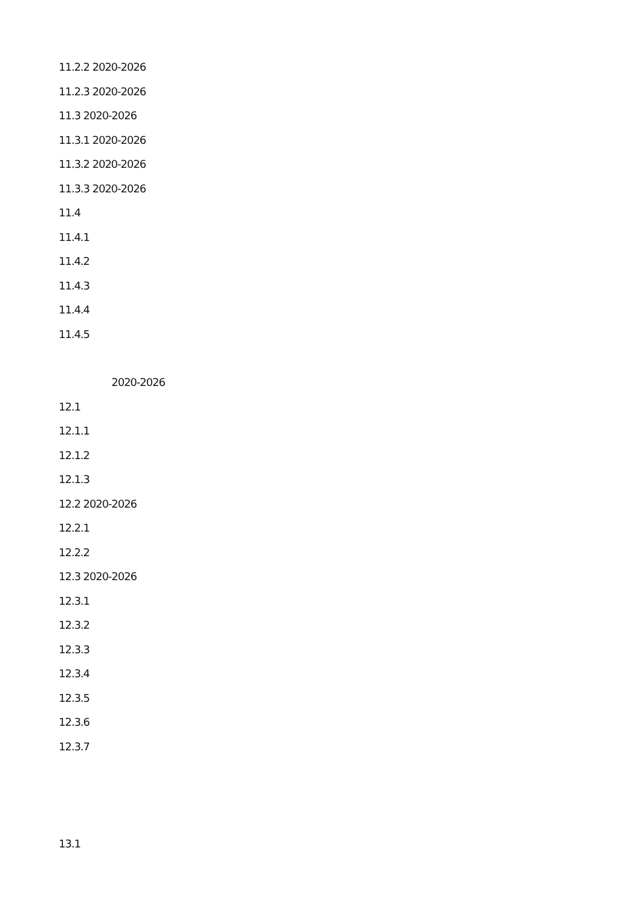11.2.2 2020-2026
11.2.3 2020-2026
11.3 2020-2026
11.3.1 2020-2026
11.3.2 2020-2026
11.3.3 2020-2026
11.4
11.4.1
11.4.2
11.4.3
11.4.4
11.4.5
2020-2026
12.1
12.1.1
12.1.2
12.1.3
12.2 2020-2026
12.2.1
12.2.2
12.3 2020-2026
12.3.1
12.3.2
12.3.3
12.3.4
12.3.5
12.3.6
12.3.7
13.1